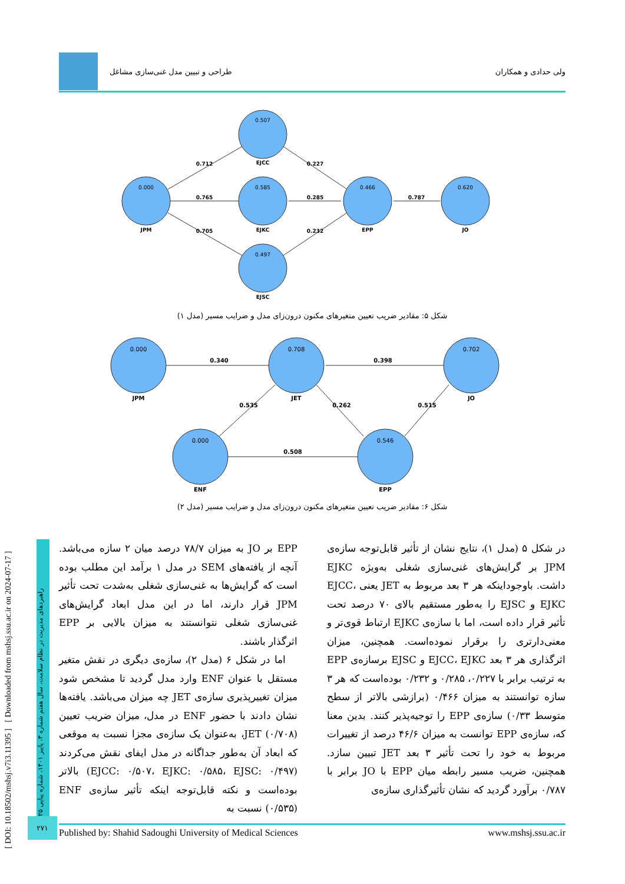ولی حدادی و همکاران طراحی و تبیین مدل غنی‌سازی مشاغل
0.000
0.507
0.585
0.497
0.466
0.620
JPM
EJCC
EJKC
EJSC
EPP
JO
0.712
0.765
0.705
0.227
0.285
0.232
0.787
شکل ۵: مقادیر ضریب تعیین متغیرهای مکنون درون‌زای مدل و ضرایب مسیر (مدل ۱)
0.000
0.708
0.702
0.000
0.546
JPM
JET
JO
ENF
EPP
0.340
0.398
0.535
0.262
0.515
0.508
شکل ۶: مقادیر ضریب تعیین متغیرهای مکنون درون‌زای مدل و ضرایب مسیر (مدل ۲)
در شکل ۵ (مدل ۱)، نتایج نشان از تأثیر قابل‌توجه سازه‌ی JPM بر گرایش‌های غنی‌سازی شغلی به‌ویژه EJKC داشت. باوجوداینکه هر ۳ بعد مربوط به JET یعنی EJCC، EJKC و EJSC را به‌طور مستقیم بالای ۷۰ درصد تحت تأثیر قرار داده است، اما با سازه‌ی EJKC ارتباط قوی‌تر و معنی‌دارتری را برقرار نموده‌است. همچنین، میزان اثرگذاری هر ۳ بعد EJCC، EJKC و EJSC برسازه‌ی EPP به ترتیب برابر با ۰/۲۲۷، ۰/۲۸۵ و ۰/۲۳۲ بوده‌است که هر ۳ سازه توانستند به میزان ۰/۴۶۶ (برازشی بالاتر از سطح متوسط ۰/۳۳) سازه‌ی EPP را توجیه‌پذیر کنند. بدین معنا که، سازه‌ی EPP توانست به میزان ۴۶/۶ درصد از تغییرات مربوط به خود را تحت تأثیر ۳ بعد JET تبیین سازد. همچنین، ضریب مسیر رابطه میان EPP با JO برابر با ۰/۷۸۷ برآورد گردید که نشان تأثیرگذاری سازه‌ی
EPP بر JO به میزان ۷۸/۷ درصد میان ۲ سازه می‌باشد. آنچه از یافته‌های SEM در مدل ۱ برآمد این مطلب بوده است که گرایش‌ها به غنی‌سازی شغلی به‌شدت تحت تأثیر JPM قرار دارند، اما در این مدل ابعاد گرایش‌های غنی‌سازی شغلی نتوانستند به میزان بالایی بر EPP اثرگذار باشند.
اما در شکل ۶ (مدل ۲)، سازه‌ی دیگری در نقش متغیر مستقل با عنوان ENF وارد مدل گردید تا مشخص شود میزان تغییرپذیری سازه‌ی JET چه میزان می‌باشد. یافته‌ها نشان دادند با حضور ENF در مدل، میزان ضریب تعیین JET (۰/۷۰۸)، به‌عنوان یک سازه‌ی مجزا نسبت به موقعی که ابعاد آن به‌طور جداگانه در مدل ایفای نقش می‌کردند (EJCC: ۰/۵۰۷، EJKC: ۰/۵۸۵، EJSC: ۰/۴۹۷) بالاتر بوده‌است و نکته قابل‌توجه اینکه تأثیر سازه‌ی ENF (۰/۵۳۵) نسبت به
[ DOI: 10.18502/mshsj.v7i3.11395 ] [ Downloaded from mshsj.ssu.ac.ir on 2024-07-17 ]
راهبردهای مدیریت در نظام سلامت، سال هفتم شماره ۳، پاییز ۱۴۰۱، شماره پیاپی ۲۵
۲۷۱
Published by: Shahid Sadoughi University of Medical Sciences www.mshsj.ssu.ac.ir